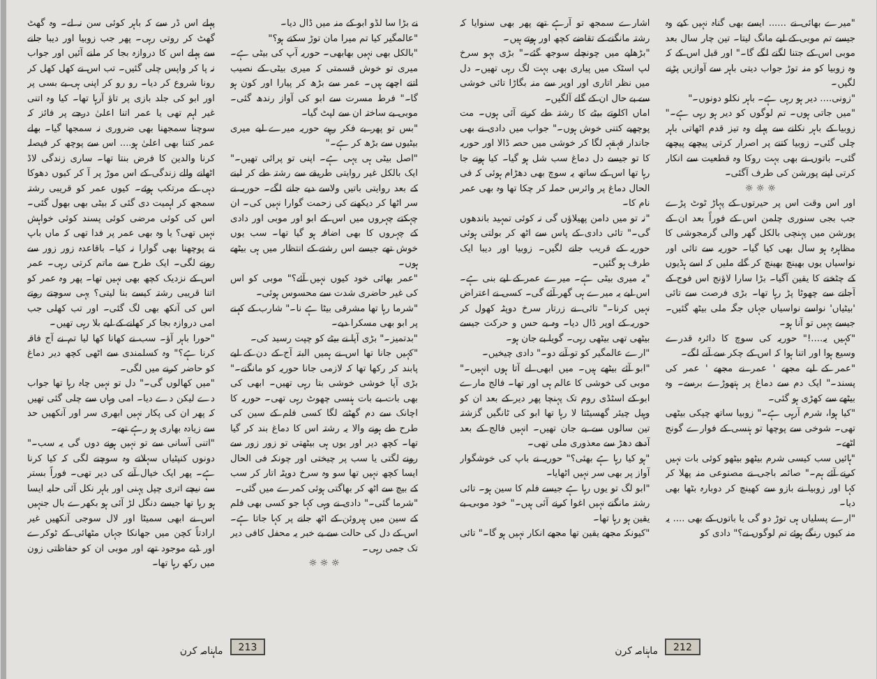"میرے بھائی نے ...... ایسے بھی گناہ نہیں کیے وہ جیسے تم موبی کے لیے مانگ لیتا۔ تین چار سال بعد موبی اس کے جتنا لگنے لگے گا۔" اور قبل اس کے کہ وہ زوبیا کو منہ توڑ جواب دیتی باہر سے آوازیں پڑنے لگیں۔
"زونی.... دیر ہو رہی ہے۔ باہر نکلو دونوں۔"
"میں جاتی ہوں۔ تم لوگوں کو دیر ہو رہی ہے۔" زوبیا کے باہر نکلنے سے پہلے وہ تیز قدم اٹھاتی باہر چلی گئی۔ زوبیا کتنے پر اصرار کرتی پیچھے پیچھے گئی۔ باتوں نے بھی بہت روکا وہ قطعیت سے انکار کرتی اپنے پورشن کی طرف آگئی۔
☼ ☼ ☼
اور اس وقت اس پر حیرتوں کے پہاڑ ٹوٹ پڑے جب بجی سنوری چلمن اس کے فوراً بعد ان کے پورشن میں پہنچی بالکل گھر والی گرمجوشی کا مظاہرہ ہو سال بھی کیا گیا۔ حوریہ سے تائی اور نواسیاں یوں بھینچ بھینچ کر گلے ملیں کہ اسے ہڈیوں کے چٹخنے کا یقین آگیا۔ بڑا سارا لاؤنج اس فوج کے آجانے سے چھوٹا پڑ رہا تھا۔ بڑی فرصت سے تائی 'بیٹیاں' نواسے نواسیاں جہاں جگہ ملی بیٹھ گئیں۔ جیسے یہیں تو آنا ہو۔
"کہیں یہ....!" حوریہ کی سوچ کا دائرہ قدرے وسیع ہوا اور اتنا ہوا کہ اس کے چکر سے آنے لگے۔
"عمر کے لیے مجھے ' عمر نے مجھے ' عمر کی پسند۔" ایک دم سے دماغ پر ہتھوڑے برسے۔ وہ بیٹھے سے کھڑی ہو گئی۔
"کیا ہوا، شرم آرہی ہے۔" زوبیا ساتھ چپکی بیٹھی تھی۔ شوخی سے پوچھا تو ہنسی کے فوارے گونج اٹھے۔
"ہائیں سب کیسی شرم بیٹھو بیٹھو کوئی بات نہیں کرنے آئے ہم۔" صائمہ باجی نے مصنوعی منہ پھلا کر کہا اور زوبیا نے بازو سے کھینچ کر دوبارہ بٹھا بھی دیا۔
"ارے پسلیاں ہی توڑ دو گی یا باتوں کے بھی .... یہ منہ کیوں رنگے ہوئے تم لوگوں نے؟" دادی کو
اشارے سمجھ تو آرہے تھے پھر بھی سنوایا کہ رشتہ مانگنے کے تقاضے کچھ اور ہوتے ہیں۔
"بڑھاپے میں چونچلے سوجھ گئے۔" بڑی بہو سرخ لپ اسٹک میں پیاری بھی بہت لگ رہی تھیں۔ دل میں نظر اتاری اور اوپر سے منہ بگاڑا تائی خوشی سے بے حال ان کے گلے آلگیں۔
اماں اکلوتے بیٹے کا رشتہ طے کرنے آئی ہوں۔ مت پوچھیے کتنی خوش ہوں۔" جواب میں دادی نے بھی جاندار قہقہہ لگا کر خوشی میں حصہ ڈالا اور حوریہ کا تو جیسے دل دماغ سب شل ہو گیا۔ کیا ہونے جا رہا تھا اس کے ساتھ یہ سوچ بھی دھڑام ہوئی کہ فی الحال دماغ پر وائرس حملہ کر چکا تھا وہ بھی عمر نام کا۔
"نہ تو میں دامن پھیلاؤں گی نہ کوئی تمہید باندھوں گی۔" تائی دادی کے پاس سے اٹھ کر بولتی ہوئی حوریہ کے قریب جانے لگیں۔ زوبیا اور دیبا ایک طرف ہو گئیں۔
"یہ میری بیٹی ہے۔ میرے عمر کے لیے بنی ہے۔ اس لیے یہ میرے ہی گھر آئے گی۔ کسی نے اعتراض نہیں کرنا۔" تائی نے زرتار سرخ دوپٹہ کھول کر حوریہ کے اوپر ڈال دیا۔ وہ بے حس و حرکت جیسے بیٹھی تھی بیٹھی رہی۔ گویا بے جان ہو۔
"ارے عالمگیر کو تو آنے دو۔" دادی چیخیں۔
"ابو آئے بیٹھے ہیں۔ میں ابھی لے آتا ہوں انہیں۔" موبی کی خوشی کا عالم ہی اور تھا۔ فالج مارے ابو کے اسٹڈی روم تک پہنچا پھر دیر کے بعد ان کو وہیل چیئر گھسیٹتا لا رہا تھا ابو کی ٹانگیں گزشتہ تین سالوں سے بے جان تھیں۔ انہیں فالج کے بعد آدھے دھڑ سے معذوری ملی تھی۔
"ہو کیا رہا ہے بھئی؟" حوریہ نے باپ کی خوشگوار آواز پر بھی سر نہیں اٹھایا۔
"ابو لگ تو یوں رہا ہے جیسے فلم کا سین ہو۔ تائی رشتہ مانگنے نہیں اغوا کرنے آئی ہیں۔" خود موبی بے یقین ہو رہا تھا۔
"کیونکہ مجھے یقین تھا مجھے انکار نہیں ہو گا۔" تائی
212 ماہنامہ کرن
نے بڑا سا لڈو ابو کے منہ میں ڈال دیا۔
"عالمگیر کیا تم میرا مان توڑ سکتے ہو؟"
"بالکل بھی نہیں بھابھی۔ حوریہ آپ کی بیٹی ہے۔ میری تو خوش قسمتی کہ میری بیٹی کے نصیب اتنے اچھے ہیں۔ عمر سے بڑھ کر پیارا اور کون ہو گا۔" فرط مسرت سے ابو کی آواز رندھ گئی۔ موبی بے ساختہ ان سے لپٹ گیا۔
"بس تو پھر بے فکر رہیے حوریہ میرے لیے میری بیٹیوں سے بڑھ کر ہے۔"
"اصل بیٹی ہی یہی ہے۔ اپنی تو پرائی تھیں۔" ایک بالکل غیر روایتی طریقے سے رشتہ طے کر لینے کے بعد روایتی باتیں ولاسے دیے جانے لگے۔ حوریہ نے سر اٹھا کر دیکھنے کی زحمت گوارا نہیں کی۔ ان چہکتے چہروں میں اس کے ابو اور موبی اور دادی کے چہروں کا بھی اضافہ ہو گیا تھا۔ سب یوں خوش تھے جیسے اس رشتے کے انتظار میں ہی بیٹھے ہوں۔
"عمر بھائی خود کیوں نہیں آئے؟" موبی کو اس کی غیر حاضری شدت سے محسوس ہوئی۔
"شرما رہا تھا مشرقی بیٹا ہے نا۔" شارب کے کہنے پر ابو بھی مسکرا دیے۔
"بدتمیز۔" بڑی آپا نے بیٹے کو چپت رسید کی۔
"کہیں جانا تھا اس نے ہمیں البتہ آج کے دن کے لیے پابند کر رکھا تھا کہ لازمی جانا حوریہ کو مانگنے۔" بڑی آپا خوشی خوشی بتا رہی تھیں۔ ابھی کی بھی بات بے بات ہنسی چھوٹ رہی تھی۔ حوریہ کا اچانک سے دم گھٹنے لگا کسی فلم کے سین کی طرح طے ہونے والا یہ رشتہ اس کا دماغ بند کر گیا تھا۔ کچھ دیر اور یوں ہی بیٹھتی تو زور زور سے رونے لگتی یا سب پر چیختی اور چونکہ فی الحال ایسا کچھ نہیں تھا سو وہ سرخ دوپٹہ اتار کر سب کے بیچ سے اٹھ کر بھاگتی ہوئی کمرے میں گئی۔
"شرما گئی۔" دادی نے وہی کہا جو کسی بھی فلم کے سین میں ہیروئن کے اٹھ جانے پر کہا جاتا ہے۔ اس کے دل کی حالت سے بے خبر یہ محفل کافی دیر تک جمی رہی۔
☼ ☼ ☼
پہلے اس ڈر سے کہ باہر کوئی سن نہ لے۔ وہ گھٹ گھٹ کر روتی رہی۔ پھر جب زوبیا اور دیبا جانے سے پہلے اس کا دروازہ بجا کر ملنے آئیں اور جواب نہ پا کر واپس چلی گئیں۔ تب اس نے کھل کھل کر رونا شروع کر دیا۔ رو رو کر اپنی ہی بے بسی پر اور ابو کی جلد بازی پر تاؤ آرہا تھا۔ کیا وہ اتنی غیر اہم تھی یا عمر اتنا اعلیٰ درجے پر فائز کہ سوچنا سمجھنا بھی ضروری نہ سمجھا گیا۔ بھلے عمر کتنا بھی اعلیٰ ہو.... اس سے پوچھ کر فیصلہ کرنا والدین کا فرض بنتا تھا۔ ساری زندگی لاڈ اٹھانے والے زندگی کے اس موڑ پر آ کر کیوں دھوکا دہی کے مرتکب ہوئے۔ کیوں عمر کو قریبی رشتہ سمجھ کر اہمیت دی گئی کہ بیٹی بھی بھول گئی۔ اس کی کوئی مرضی کوئی پسند کوئی خواہش نہیں تھی؟ یا وہ بھی عمر پر فدا تھی کہ ماں باپ نے پوچھنا بھی گوارا نہ کیا۔ باقاعدہ زور زور سے رونے لگی۔ ایک طرح سے ماتم کرتی رہی۔ عمر اس کے نزدیک کچھ بھی نہیں تھا۔ پھر وہ عمر کو اتنا قریبی رشتہ کیسے بنا لیتی؟ یہی سوچتے روتے اس کی آنکھ بھی لگ گئی۔ اور تب کھلی جب امی دروازہ بجا کر کھانے کے لیے بلا رہی تھیں۔
"حورا باہر آؤ۔ سب نے کھانا کھا لیا تم نے آج فاقہ کرنا ہے؟" وہ کسلمندی سے اٹھی کچھ دیر دماغ کو حاضر کرنے میں لگی۔
"میں کھالوں گی۔" دل تو نہیں چاہ رہا تھا جواب دے لیکن دے دیا۔ امی وہاں سے چلی گئی تھیں کہ پھر ان کی پکار نہیں ابھری سر اور آنکھیں حد سے زیادہ بھاری ہو رہے تھے۔
"اتنی آسانی سے تو نہیں ہونے دوں گی یہ سب۔" دونوں کنپٹیاں سہلاتے وہ سوچنے لگی کہ کیا کرنا ہے۔ پھر ایک خیال آنے کی دیر تھی۔ فوراً بستر سے نیچے اتری چپل پہنی اور باہر نکل آئی حلیہ ایسا ہو رہا تھا جیسے دنگل لڑ آئی ہو بکھرے بال جنہیں اس نے ابھی سمیٹا اور لال سوجی آنکھیں غیر ارادتاً کچن میں جھانکا جہاں مٹھائی کے ٹوکرے اور ڈبے موجود تھے اور موبی ان کو حفاظتی زون میں رکھ رہا تھا۔
213 ماہنامہ کرن